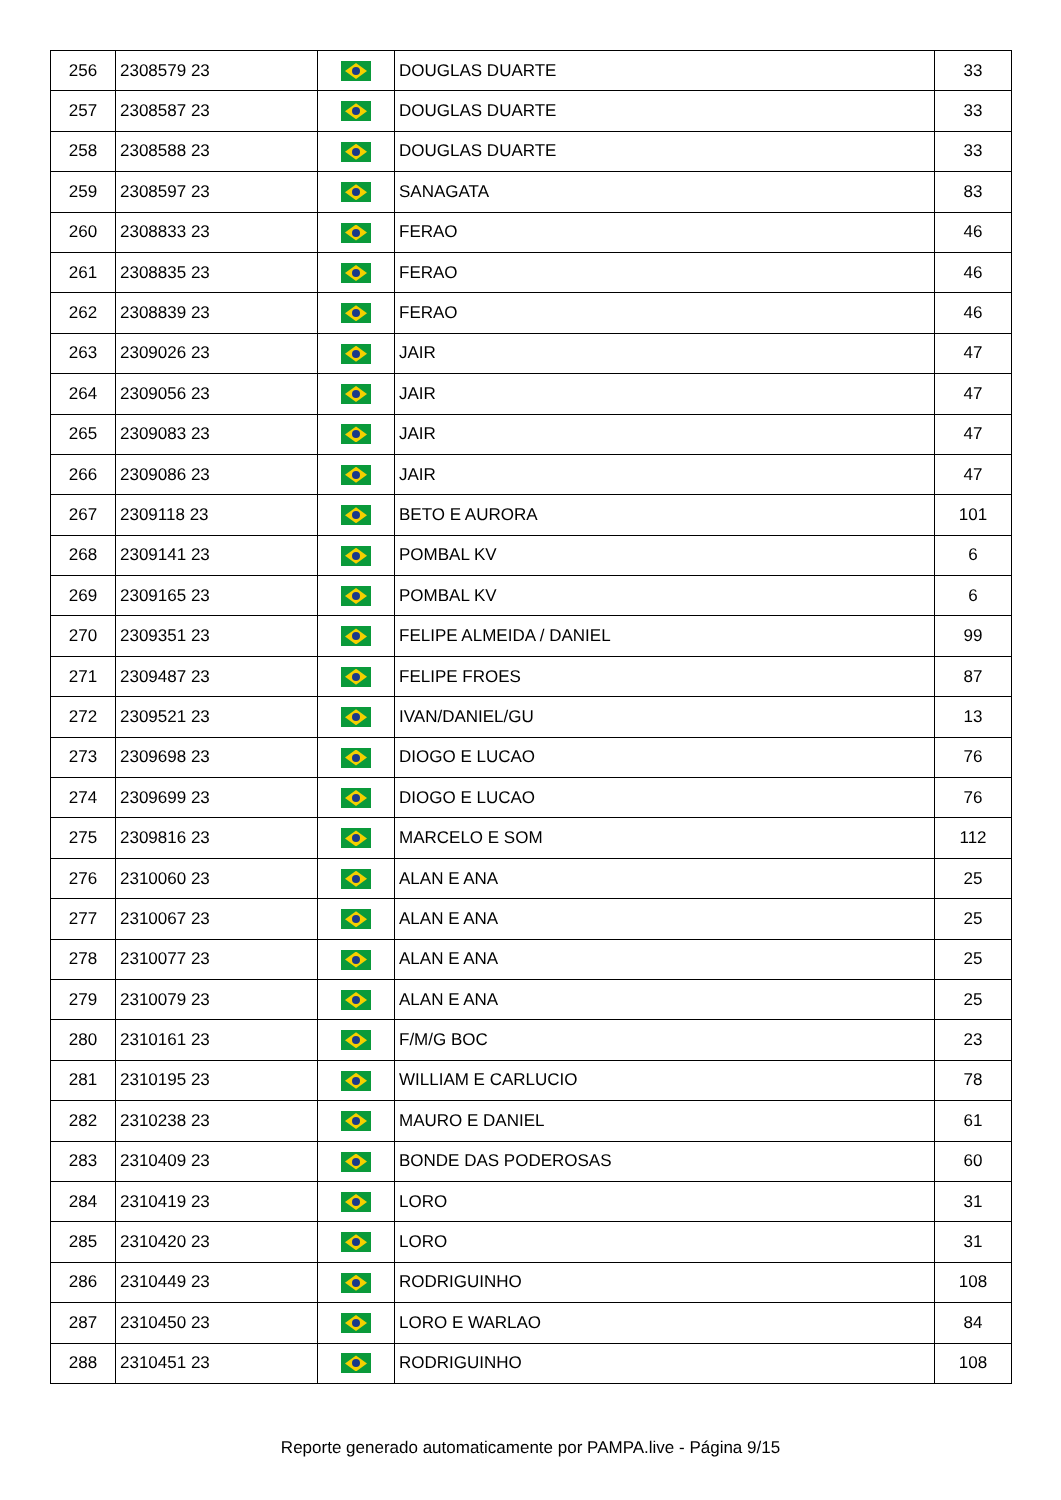| 256 | 2308579 23 | | DOUGLAS DUARTE | 33 |
| 257 | 2308587 23 | | DOUGLAS DUARTE | 33 |
| 258 | 2308588 23 | | DOUGLAS DUARTE | 33 |
| 259 | 2308597 23 | | SANAGATA | 83 |
| 260 | 2308833 23 | | FERAO | 46 |
| 261 | 2308835 23 | | FERAO | 46 |
| 262 | 2308839 23 | | FERAO | 46 |
| 263 | 2309026 23 | | JAIR | 47 |
| 264 | 2309056 23 | | JAIR | 47 |
| 265 | 2309083 23 | | JAIR | 47 |
| 266 | 2309086 23 | | JAIR | 47 |
| 267 | 2309118 23 | | BETO E AURORA | 101 |
| 268 | 2309141 23 | | POMBAL KV | 6 |
| 269 | 2309165 23 | | POMBAL KV | 6 |
| 270 | 2309351 23 | | FELIPE ALMEIDA / DANIEL | 99 |
| 271 | 2309487 23 | | FELIPE FROES | 87 |
| 272 | 2309521 23 | | IVAN/DANIEL/GU | 13 |
| 273 | 2309698 23 | | DIOGO E LUCAO | 76 |
| 274 | 2309699 23 | | DIOGO E LUCAO | 76 |
| 275 | 2309816 23 | | MARCELO E SOM | 112 |
| 276 | 2310060 23 | | ALAN E ANA | 25 |
| 277 | 2310067 23 | | ALAN E ANA | 25 |
| 278 | 2310077 23 | | ALAN E ANA | 25 |
| 279 | 2310079 23 | | ALAN E ANA | 25 |
| 280 | 2310161 23 | | F/M/G BOC | 23 |
| 281 | 2310195 23 | | WILLIAM E CARLUCIO | 78 |
| 282 | 2310238 23 | | MAURO E DANIEL | 61 |
| 283 | 2310409 23 | | BONDE DAS PODEROSAS | 60 |
| 284 | 2310419 23 | | LORO | 31 |
| 285 | 2310420 23 | | LORO | 31 |
| 286 | 2310449 23 | | RODRIGUINHO | 108 |
| 287 | 2310450 23 | | LORO E WARLAO | 84 |
| 288 | 2310451 23 | | RODRIGUINHO | 108 |
Reporte generado automaticamente por PAMPA.live - Página 9/15